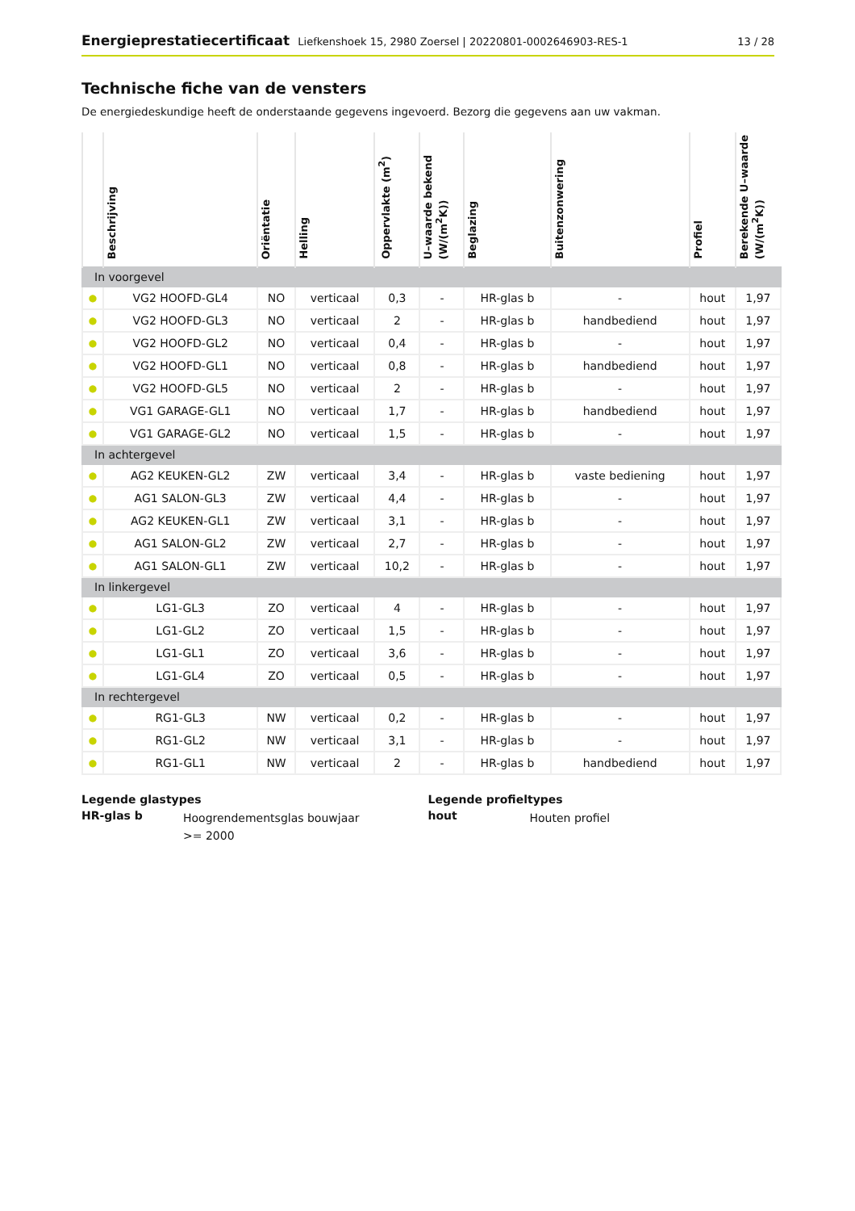Energieprestatiecertificaat Liefkenshoek 15, 2980 Zoersel | 20220801-0002646903-RES-1
13 / 28
Technische fiche van de vensters
De energiedeskundige heeft de onderstaande gegevens ingevoerd. Bezorg die gegevens aan uw vakman.
| | Beschrijving | Oriëntatie | Helling | Oppervlakte (m<sup>2</sup>) | U–waarde bekend (W/(m<sup>2</sup>K)) | Beglazing | Buitenzonwering | Profiel | Berekende U–waarde (W/(m<sup>2</sup>K)) |
| --- | --- | --- | --- | --- | --- | --- | --- | --- | --- |
| In voorgevel | | | | | | | | | |
| ● | VG2 HOOFD-GL4 | NO | verticaal | 0,3 | - | HR-glas b | - | hout | 1,97 |
| ● | VG2 HOOFD-GL3 | NO | verticaal | 2 | - | HR-glas b | handbediend | hout | 1,97 |
| ● | VG2 HOOFD-GL2 | NO | verticaal | 0,4 | - | HR-glas b | - | hout | 1,97 |
| ● | VG2 HOOFD-GL1 | NO | verticaal | 0,8 | - | HR-glas b | handbediend | hout | 1,97 |
| ● | VG2 HOOFD-GL5 | NO | verticaal | 2 | - | HR-glas b | - | hout | 1,97 |
| ● | VG1 GARAGE-GL1 | NO | verticaal | 1,7 | - | HR-glas b | handbediend | hout | 1,97 |
| ● | VG1 GARAGE-GL2 | NO | verticaal | 1,5 | - | HR-glas b | - | hout | 1,97 |
| In achtergevel | | | | | | | | | |
| ● | AG2 KEUKEN-GL2 | ZW | verticaal | 3,4 | - | HR-glas b | vaste bediening | hout | 1,97 |
| ● | AG1 SALON-GL3 | ZW | verticaal | 4,4 | - | HR-glas b | - | hout | 1,97 |
| ● | AG2 KEUKEN-GL1 | ZW | verticaal | 3,1 | - | HR-glas b | - | hout | 1,97 |
| ● | AG1 SALON-GL2 | ZW | verticaal | 2,7 | - | HR-glas b | - | hout | 1,97 |
| ● | AG1 SALON-GL1 | ZW | verticaal | 10,2 | - | HR-glas b | - | hout | 1,97 |
| In linkergevel | | | | | | | | | |
| ● | LG1-GL3 | ZO | verticaal | 4 | - | HR-glas b | - | hout | 1,97 |
| ● | LG1-GL2 | ZO | verticaal | 1,5 | - | HR-glas b | - | hout | 1,97 |
| ● | LG1-GL1 | ZO | verticaal | 3,6 | - | HR-glas b | - | hout | 1,97 |
| ● | LG1-GL4 | ZO | verticaal | 0,5 | - | HR-glas b | - | hout | 1,97 |
| In rechtergevel | | | | | | | | | |
| ● | RG1-GL3 | NW | verticaal | 0,2 | - | HR-glas b | - | hout | 1,97 |
| ● | RG1-GL2 | NW | verticaal | 3,1 | - | HR-glas b | - | hout | 1,97 |
| ● | RG1-GL1 | NW | verticaal | 2 | - | HR-glas b | handbediend | hout | 1,97 |
Legende glastypes
HR-glas b Hoogrendementsglas bouwjaar >= 2000
Legende profieltypes
hout Houten profiel